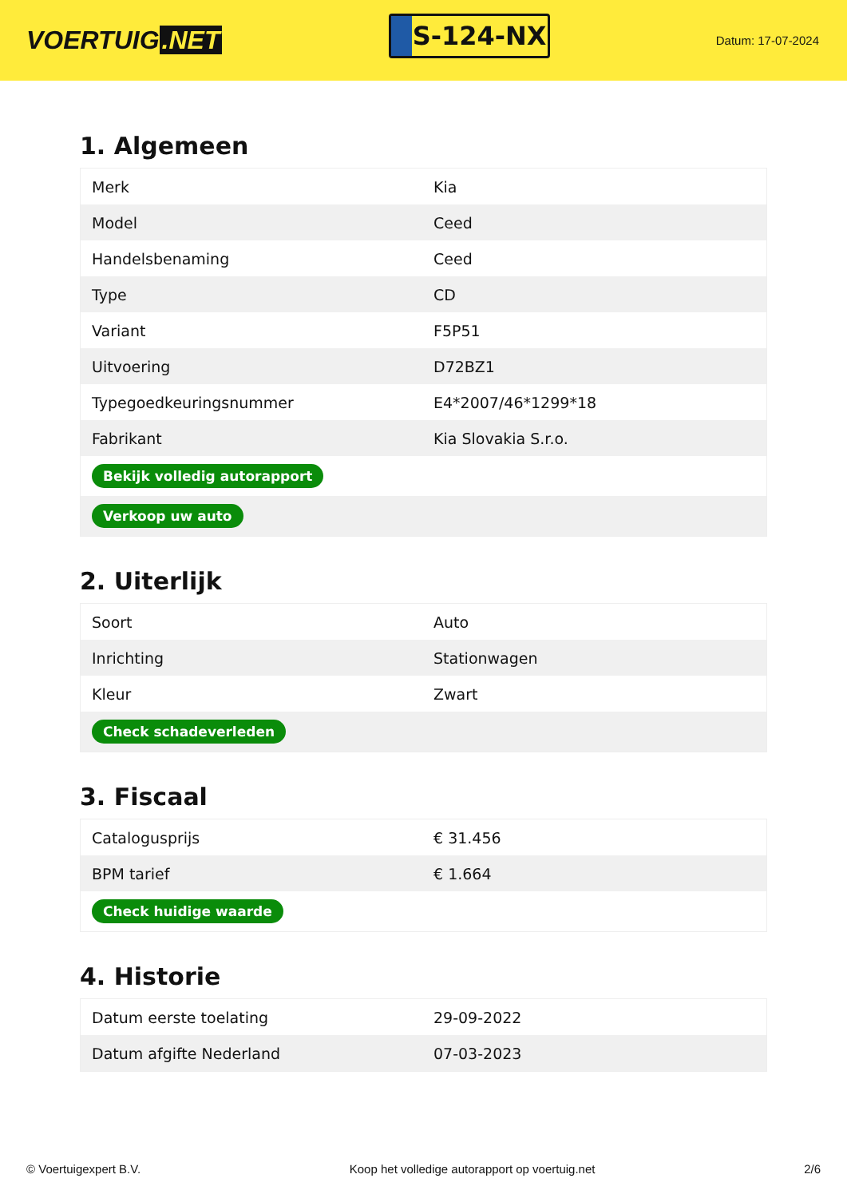VOERTUIG.NET
S-124-NX
Datum: 17-07-2024
1. Algemeen
| Merk | Kia |
| Model | Ceed |
| Handelsbenaming | Ceed |
| Type | CD |
| Variant | F5P51 |
| Uitvoering | D72BZ1 |
| Typegoedkeuringsnummer | E4*2007/46*1299*18 |
| Fabrikant | Kia Slovakia S.r.o. |
| Bekijk volledig autorapport | |
| Verkoop uw auto | |
2. Uiterlijk
| Soort | Auto |
| Inrichting | Stationwagen |
| Kleur | Zwart |
| Check schadeverleden | |
3. Fiscaal
| Catalogusprijs | € 31.456 |
| BPM tarief | € 1.664 |
| Check huidige waarde | |
4. Historie
| Datum eerste toelating | 29-09-2022 |
| Datum afgifte Nederland | 07-03-2023 |
© Voertuigexpert B.V. Koop het volledige autorapport op voertuig.net 2/6